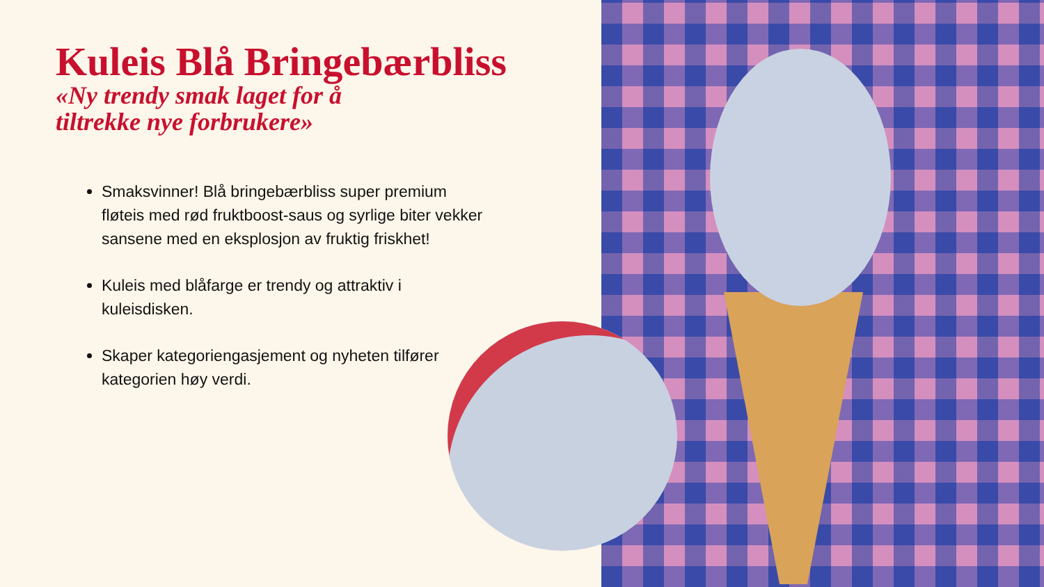Kuleis Blå Bringebærbliss
«Ny trendy smak laget for å
tiltrekke nye forbrukere»
Smaksvinner! Blå bringebærbliss super premium fløteis med rød fruktboost-saus og syrlige biter vekker sansene med en eksplosjon av fruktig friskhet!
Kuleis med blåfarge er trendy og attraktiv i kuleisdisken.
Skaper kategoriengasjement og nyheten tilfører kategorien høy verdi.